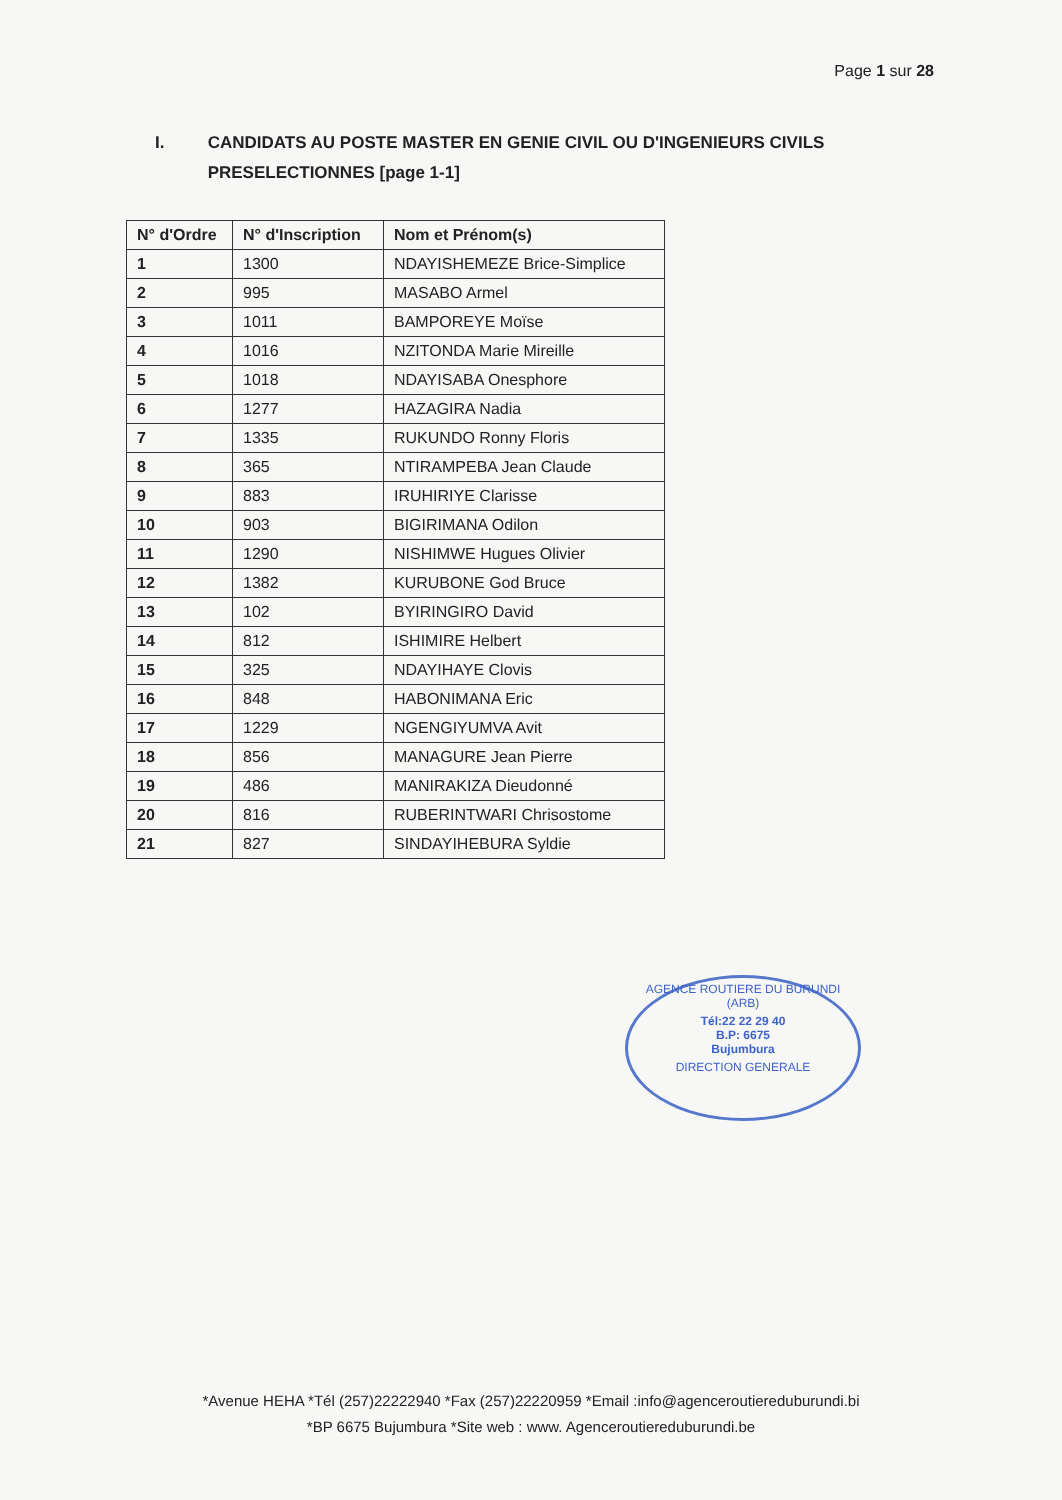Page 1 sur 28
I. CANDIDATS AU POSTE MASTER EN GENIE CIVIL OU D'INGENIEURS CIVILS PRESELECTIONNES [page 1-1]
| N° d'Ordre | N° d'Inscription | Nom et Prénom(s) |
| --- | --- | --- |
| 1 | 1300 | NDAYISHEMEZE Brice-Simplice |
| 2 | 995 | MASABO Armel |
| 3 | 1011 | BAMPOREYE Moïse |
| 4 | 1016 | NZITONDA Marie Mireille |
| 5 | 1018 | NDAYISABA Onesphore |
| 6 | 1277 | HAZAGIRA Nadia |
| 7 | 1335 | RUKUNDO Ronny Floris |
| 8 | 365 | NTIRAMPEBA Jean Claude |
| 9 | 883 | IRUHIRIYE Clarisse |
| 10 | 903 | BIGIRIMANA Odilon |
| 11 | 1290 | NISHIMWE Hugues Olivier |
| 12 | 1382 | KURUBONE God Bruce |
| 13 | 102 | BYIRINGIRO David |
| 14 | 812 | ISHIMIRE Helbert |
| 15 | 325 | NDAYIHAYE Clovis |
| 16 | 848 | HABONIMANA Eric |
| 17 | 1229 | NGENGIYUMVA Avit |
| 18 | 856 | MANAGURE Jean Pierre |
| 19 | 486 | MANIRAKIZA Dieudonné |
| 20 | 816 | RUBERINTWARI Chrisostome |
| 21 | 827 | SINDAYIHEBURA Syldie |
AGENCE ROUTIERE DU BURUNDI (ARB)
Tél:22 22 29 40
B.P: 6675
Bujumbura
DIRECTION GENERALE
*Avenue HEHA *Tél (257)22222940 *Fax (257)22220959 *Email :info@agenceroutiereduburundi.bi
*BP 6675 Bujumbura *Site web : www. Agenceroutiereduburundi.be